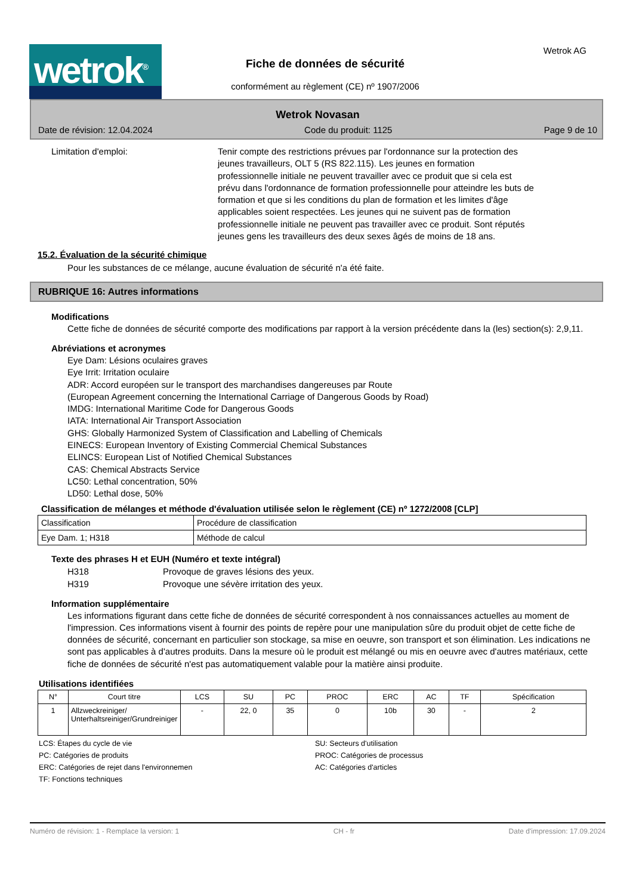wetrok<sup>®</sup>
Fiche de données de sécurité
conformément au règlement (CE) nº 1907/2006
Wetrok AG
Wetrok Novasan
Date de révision: 12.04.2024 Code du produit: 1125 Page 9 de 10
Limitation d'emploi: Tenir compte des restrictions prévues par l'ordonnance sur la protection des jeunes travailleurs, OLT 5 (RS 822.115). Les jeunes en formation professionnelle initiale ne peuvent travailler avec ce produit que si cela est prévu dans l'ordonnance de formation professionnelle pour atteindre les buts de formation et que si les conditions du plan de formation et les limites d'âge applicables soient respectées. Les jeunes qui ne suivent pas de formation professionnelle initiale ne peuvent pas travailler avec ce produit. Sont réputés jeunes gens les travailleurs des deux sexes âgés de moins de 18 ans.
15.2. Évaluation de la sécurité chimique
Pour les substances de ce mélange, aucune évaluation de sécurité n'a été faite.
RUBRIQUE 16: Autres informations
Modifications
Cette fiche de données de sécurité comporte des modifications par rapport à la version précédente dans la (les) section(s): 2,9,11.
Abréviations et acronymes
Eye Dam: Lésions oculaires graves
Eye Irrit: Irritation oculaire
ADR: Accord européen sur le transport des marchandises dangereuses par Route
(European Agreement concerning the International Carriage of Dangerous Goods by Road)
IMDG: International Maritime Code for Dangerous Goods
IATA: International Air Transport Association
GHS: Globally Harmonized System of Classification and Labelling of Chemicals
EINECS: European Inventory of Existing Commercial Chemical Substances
ELINCS: European List of Notified Chemical Substances
CAS: Chemical Abstracts Service
LC50: Lethal concentration, 50%
LD50: Lethal dose, 50%
Classification de mélanges et méthode d'évaluation utilisée selon le règlement (CE) nº 1272/2008 [CLP]
| Classification | Procédure de classification |
| Eye Dam. 1; H318 | Méthode de calcul |
Texte des phrases H et EUH (Numéro et texte intégral)
| H318 | Provoque de graves lésions des yeux. |
| H319 | Provoque une sévère irritation des yeux. |
Information supplémentaire
Les informations figurant dans cette fiche de données de sécurité correspondent à nos connaissances actuelles au moment de l'impression. Ces informations visent à fournir des points de repère pour une manipulation sûre du produit objet de cette fiche de données de sécurité, concernant en particulier son stockage, sa mise en oeuvre, son transport et son élimination. Les indications ne sont pas applicables à d'autres produits. Dans la mesure où le produit est mélangé ou mis en oeuvre avec d'autres matériaux, cette fiche de données de sécurité n'est pas automatiquement valable pour la matière ainsi produite.
Utilisations identifiées
| N° | Court titre | LCS | SU | PC | PROC | ERC | AC | TF | Spécification |
| --- | --- | --- | --- | --- | --- | --- | --- | --- | --- |
| 1 | Allzweckreiniger/ Unterhaltsreiniger/Grundreiniger | - | 22, 0 | 35 | 0 | 10b | 30 | - | 2 |
LCS: Étapes du cycle de vie
SU: Secteurs d'utilisation
PC: Catégories de produits
PROC: Catégories de processus
ERC: Catégories de rejet dans l'environnemen
AC: Catégories d'articles
TF: Fonctions techniques
Numéro de révision: 1 - Remplace la version: 1 CH - fr Date d'impression: 17.09.2024